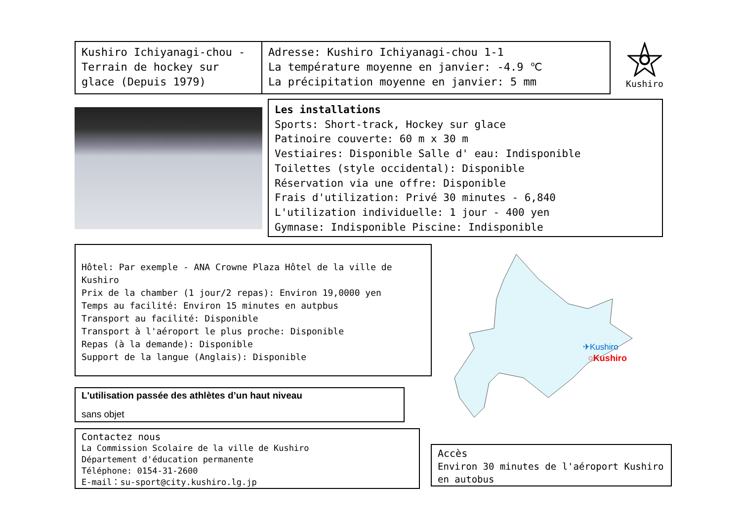Kushiro Ichiyanagi-chou - Terrain de hockey sur glace (Depuis 1979)
Adresse: Kushiro Ichiyanagi-chou 1-1
La température moyenne en janvier: -4.9 ℃
La précipitation moyenne en janvier: 5 mm
Kushiro
Les installations
Sports: Short-track, Hockey sur glace
Patinoire couverte: 60 m x 30 m
Vestiaires: Disponible Salle d' eau: Indisponible
Toilettes (style occidental): Disponible
Réservation via une offre: Disponible
Frais d'utilization: Privé 30 minutes - 6,840
L'utilization individuelle: 1 jour - 400 yen
Gymnase: Indisponible Piscine: Indisponible
Hôtel: Par exemple - ANA Crowne Plaza Hôtel de la ville de Kushiro
Prix de la chamber (1 jour/2 repas): Environ 19,0000 yen
Temps au facilité: Environ 15 minutes en autpbus
Transport au facilité: Disponible
Transport à l'aéroport le plus proche: Disponible
Repas (à la demande): Disponible
Support de la langue (Anglais): Disponible
L'utilisation passée des athlètes d’un haut niveau
sans objet
Contactez nous
La Commission Scolaire de la ville de Kushiro
Département d'éducation permanente
Téléphone: 0154-31-2600
E-mail：su-sport@city.kushiro.lg.jp
✈Kushiro
○Kushiro
Accès
Environ 30 minutes de l'aéroport Kushiro en autobus